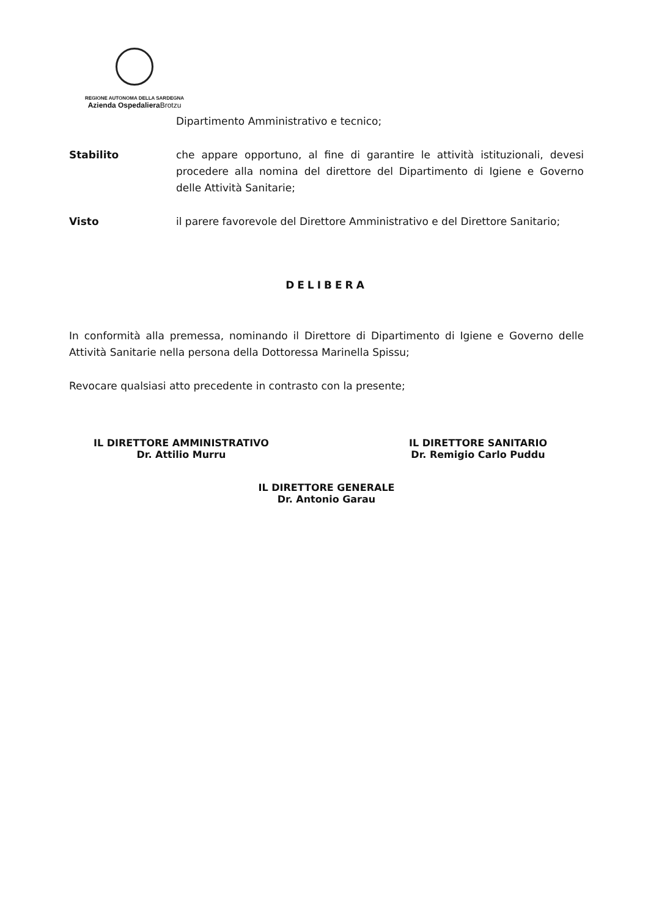REGIONE AUTONOMA DELLA SARDEGNA
Azienda Ospedaliera Brotzu
Dipartimento Amministrativo e tecnico;
Stabilito che appare opportuno, al fine di garantire le attività istituzionali, devesi procedere alla nomina del direttore del Dipartimento di Igiene e Governo delle Attività Sanitarie;
Visto il parere favorevole del Direttore Amministrativo e del Direttore Sanitario;
DELIBERA
In conformità alla premessa, nominando il Direttore di Dipartimento di Igiene e Governo delle Attività Sanitarie nella persona della Dottoressa Marinella Spissu;
Revocare qualsiasi atto precedente in contrasto con la presente;
IL DIRETTORE AMMINISTRATIVO
Dr. Attilio Murru
IL DIRETTORE SANITARIO
Dr. Remigio Carlo Puddu
IL DIRETTORE GENERALE
Dr. Antonio Garau